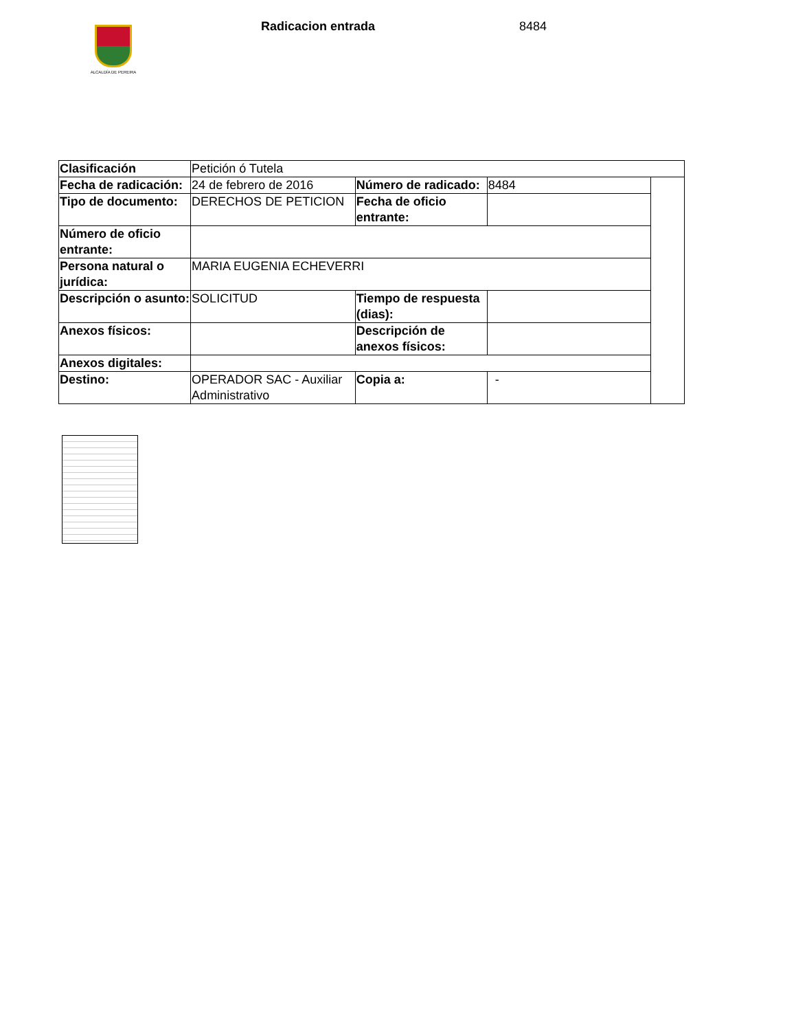ALCALDÍA DE PEREIRA
Radicacion entrada 8484
| Clasificación | Petición ó Tutela | | | |
| Fecha de radicación: | 24 de febrero de 2016 | Número de radicado: | 8484 | |
| Tipo de documento: | DERECHOS DE PETICION | Fecha de oficio entrante: | | |
| Número de oficio entrante: | | | | |
| Persona natural o jurídica: | MARIA EUGENIA ECHEVERRI | | | |
| Descripción o asunto: | SOLICITUD | Tiempo de respuesta (dias): | | |
| Anexos físicos: | | Descripción de anexos físicos: | | |
| Anexos digitales: | | | | |
| Destino: | OPERADOR SAC - Auxiliar Administrativo | Copia a: | - | |